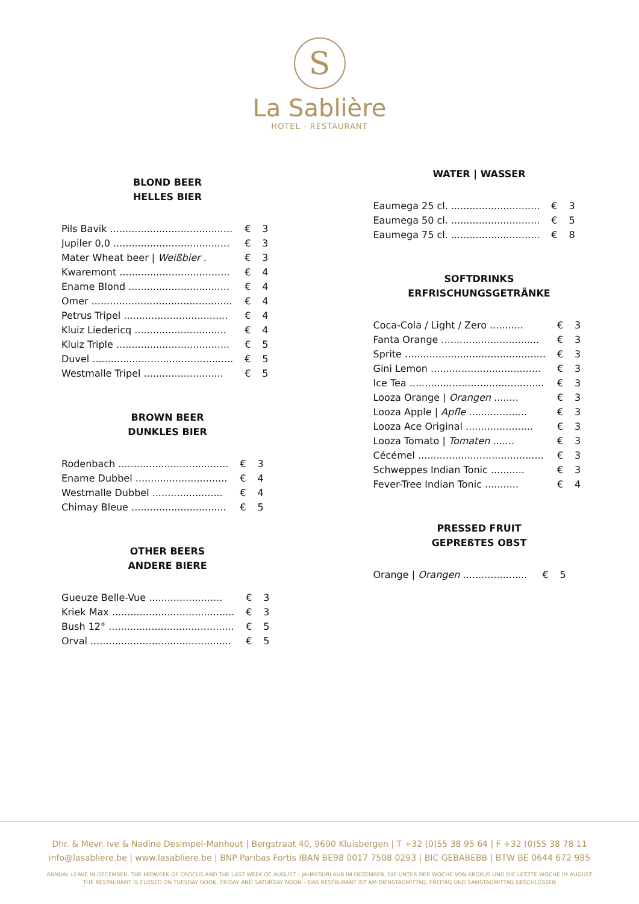S
La Sablière
HOTEL - RESTAURANT
BLOND BEER
HELLES BIER
| Pils Bavik ........................................ | € | 3 |
| Jupiler 0,0 ...................................... | € | 3 |
| Mater Wheat beer / Weißbier . | € | 3 |
| Kwaremont .................................... | € | 4 |
| Ename Blond ................................. | € | 4 |
| Omer .............................................. | € | 4 |
| Petrus Tripel .................................. | € | 4 |
| Kluiz Liedericq .............................. | € | 4 |
| Kluiz Triple ..................................... | € | 5 |
| Duvel .............................................. | € | 5 |
| Westmalle Tripel .......................... | € | 5 |
BROWN BEER
DUNKLES BIER
| Rodenbach .................................... | € | 3 |
| Ename Dubbel .............................. | € | 4 |
| Westmalle Dubbel ....................... | € | 4 |
| Chimay Bleue ............................... | € | 5 |
OTHER BEERS
ANDERE BIERE
| Gueuze Belle-Vue ........................ | € | 3 |
| Kriek Max ........................................ | € | 3 |
| Bush 12° ......................................... | € | 5 |
| Orval .............................................. | € | 5 |
WATER | WASSER
| Eaumega 25 cl. ............................. | € | 3 |
| Eaumega 50 cl. ............................. | € | 5 |
| Eaumega 75 cl. ............................. | € | 8 |
SOFTDRINKS
ERFRISCHUNGSGETRÄNKE
| Coca-Cola / Light / Zero ........... | € | 3 |
| Fanta Orange ................................ | € | 3 |
| Sprite .............................................. | € | 3 |
| Gini Lemon .................................... | € | 3 |
| Ice Tea ............................................ | € | 3 |
| Looza Orange / Orangen ........ | € | 3 |
| Looza Apple / Apfle ................... | € | 3 |
| Looza Ace Original ...................... | € | 3 |
| Looza Tomato / Tomaten ....... | € | 3 |
| Cécémel ......................................... | € | 3 |
| Schweppes Indian Tonic ........... | € | 3 |
| Fever-Tree Indian Tonic ........... | € | 4 |
PRESSED FRUIT
GEPREßTES OBST
| Orange / Orangen ..................... | € | 5 |
Dhr. & Mevr. Ive & Nadine Desimpel-Manhout | Bergstraat 40, 9690 Kluisbergen | T +32 (0)55 38 95 64 | F +32 (0)55 38 78 11
info@lasabliere.be | www.lasabliere.be | BNP Paribas Fortis IBAN BE98 0017 7508 0293 | BIC GEBABEBB | BTW BE 0644 672 985
ANNUAL LEAVE IN DECEMBER, THE MIDWEEK OF CROCUS AND THE LAST WEEK OF AUGUST – JAHRESURLAUB IM DEZEMBER, DIE UNTER DER WOCHE VON KROKUS UND DIE LETZTE WOCHE IM AUGUST
THE RESTAURANT IS CLOSED ON TUESDAY NOON, FRIDAY AND SATURDAY NOON – DAS RESTAURANT IST AM DIENSTAGMITTAG, FREITAG UND SAMSTAGMITTAG GESCHLOSSEN